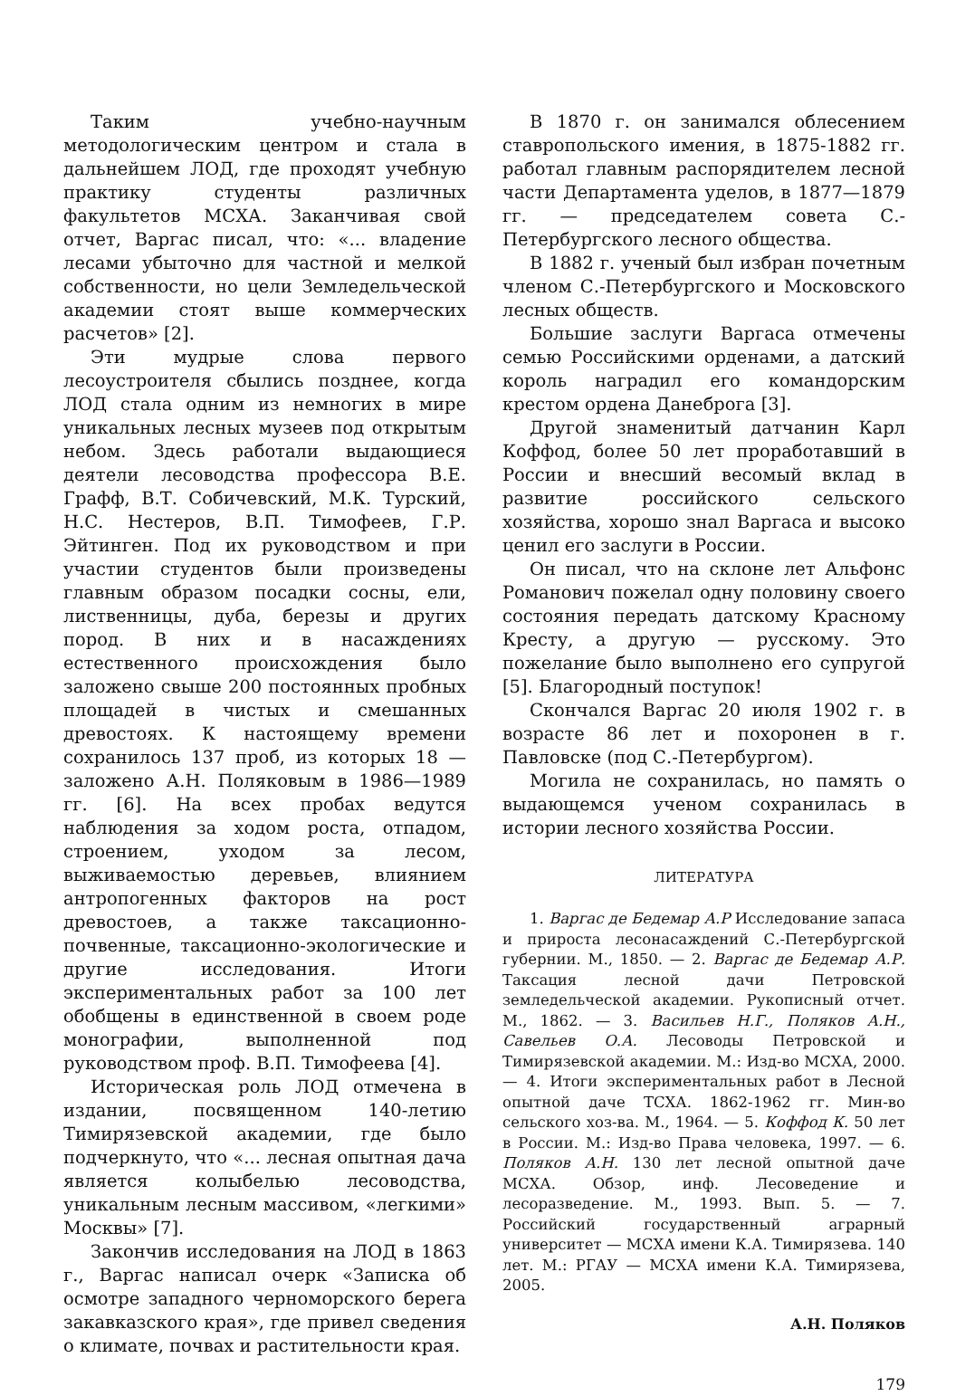Таким учебно-научным методологическим центром и стала в дальнейшем ЛОД, где проходят учебную практику студенты различных факультетов МСХА. Заканчивая свой отчет, Варгас писал, что: «... владение лесами убыточно для частной и мелкой собственности, но цели Земледельческой академии стоят выше коммерческих расчетов» [2].
Эти мудрые слова первого лесоустроителя сбылись позднее, когда ЛОД стала одним из немногих в мире уникальных лесных музеев под открытым небом. Здесь работали выдающиеся деятели лесоводства профессора В.Е. Графф, В.Т. Собичевский, М.К. Турский, Н.С. Нестеров, В.П. Тимофеев, Г.Р. Эйтинген. Под их руководством и при участии студентов были произведены главным образом посадки сосны, ели, лиственницы, дуба, березы и других пород. В них и в насаждениях естественного происхождения было заложено свыше 200 постоянных пробных площадей в чистых и смешанных древостоях. К настоящему времени сохранилось 137 проб, из которых 18 — заложено А.Н. Поляковым в 1986—1989 гг. [6]. На всех пробах ведутся наблюдения за ходом роста, отпадом, строением, уходом за лесом, выживаемостью деревьев, влиянием антропогенных факторов на рост древостоев, а также таксационно-почвенные, таксационно-экологические и другие исследования. Итоги экспериментальных работ за 100 лет обобщены в единственной в своем роде монографии, выполненной под руководством проф. В.П. Тимофеева [4].
Историческая роль ЛОД отмечена в издании, посвященном 140-летию Тимирязевской академии, где было подчеркнуто, что «... лесная опытная дача является колыбелью лесоводства, уникальным лесным массивом, «легкими» Москвы» [7].
Закончив исследования на ЛОД в 1863 г., Варгас написал очерк «Записка об осмотре западного черноморского берега закавказского края», где привел сведения о климате, почвах и растительности края.
В 1870 г. он занимался облесением ставропольского имения, в 1875-1882 гг. работал главным распорядителем лесной части Департамента уделов, в 1877—1879 гг. — председателем совета С.-Петербургского лесного общества.
В 1882 г. ученый был избран почетным членом С.-Петербургского и Московского лесных обществ.
Большие заслуги Варгаса отмечены семью Российскими орденами, а датский король наградил его командорским крестом ордена Данеброга [3].
Другой знаменитый датчанин Карл Коффод, более 50 лет проработавший в России и внесший весомый вклад в развитие российского сельского хозяйства, хорошо знал Варгаса и высоко ценил его заслуги в России.
Он писал, что на склоне лет Альфонс Романович пожелал одну половину своего состояния передать датскому Красному Кресту, а другую — русскому. Это пожелание было выполнено его супругой [5]. Благородный поступок!
Скончался Варгас 20 июля 1902 г. в возрасте 86 лет и похоронен в г. Павловске (под С.-Петербургом).
Могила не сохранилась, но память о выдающемся ученом сохранилась в истории лесного хозяйства России.
ЛИТЕРАТУРА
1. Варгас де Бедемар А.Р Исследование запаса и прироста лесонасаждений С.-Петербургской губернии. М., 1850. — 2. Варгас де Бедемар А.Р. Таксация лесной дачи Петровской земледельческой академии. Рукописный отчет. М., 1862. — 3. Васильев Н.Г., Поляков А.Н., Савельев О.А. Лесоводы Петровской и Тимирязевской академии. М.: Изд-во МСХА, 2000. — 4. Итоги экспериментальных работ в Лесной опытной даче ТСХА. 1862-1962 гг. Мин-во сельского хоз-ва. М., 1964. — 5. Коффод К. 50 лет в России. М.: Изд-во Права человека, 1997. — 6. Поляков А.Н. 130 лет лесной опытной даче МСХА. Обзор, инф. Лесоведение и лесоразведение. М., 1993. Вып. 5. — 7. Российский государственный аграрный университет — МСХА имени К.А. Тимирязева. 140 лет. М.: РГАУ — МСХА имени К.А. Тимирязева, 2005.
А.Н. Поляков
179